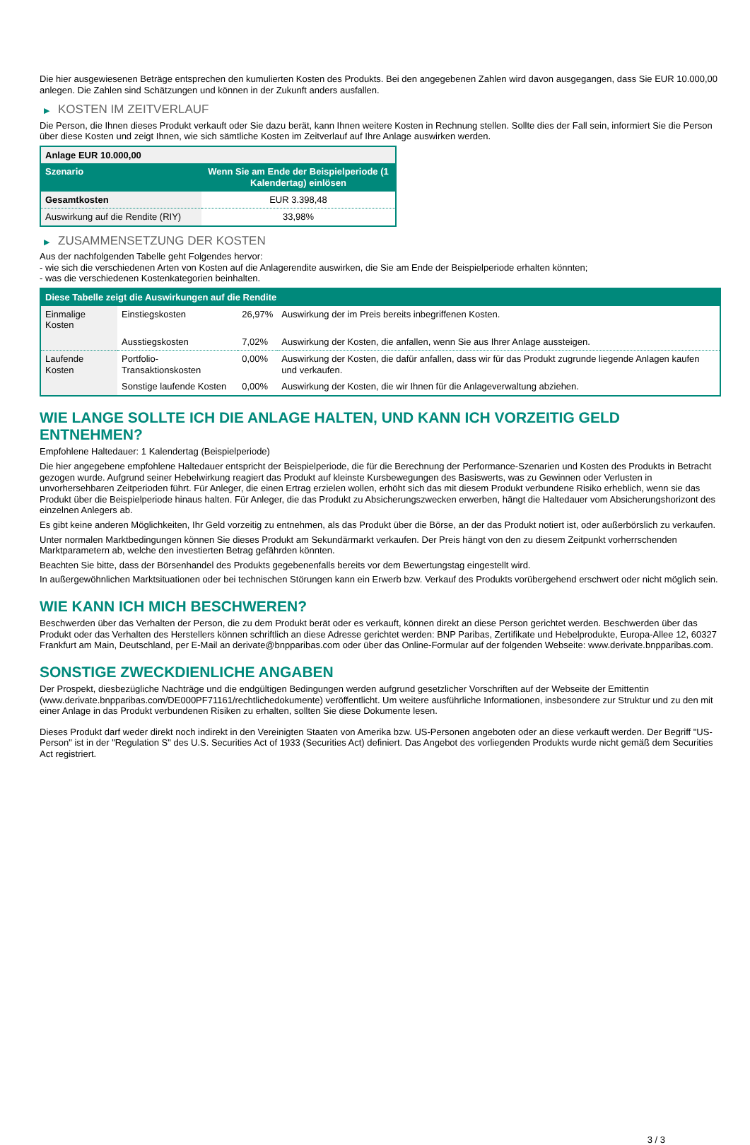Die hier ausgewiesenen Beträge entsprechen den kumulierten Kosten des Produkts. Bei den angegebenen Zahlen wird davon ausgegangen, dass Sie EUR 10.000,00 anlegen. Die Zahlen sind Schätzungen und können in der Zukunft anders ausfallen.
▶ KOSTEN IM ZEITVERLAUF
Die Person, die Ihnen dieses Produkt verkauft oder Sie dazu berät, kann Ihnen weitere Kosten in Rechnung stellen. Sollte dies der Fall sein, informiert Sie die Person über diese Kosten und zeigt Ihnen, wie sich sämtliche Kosten im Zeitverlauf auf Ihre Anlage auswirken werden.
| Anlage EUR 10.000,00 | |
| Szenario | Wenn Sie am Ende der Beispielperiode (1 Kalendertag) einlösen |
| Gesamtkosten | EUR 3.398,48 |
| Auswirkung auf die Rendite (RIY) | 33,98% |
▶ ZUSAMMENSETZUNG DER KOSTEN
Aus der nachfolgenden Tabelle geht Folgendes hervor:
- wie sich die verschiedenen Arten von Kosten auf die Anlagerendite auswirken, die Sie am Ende der Beispielperiode erhalten könnten;
- was die verschiedenen Kostenkategorien beinhalten.
| Diese Tabelle zeigt die Auswirkungen auf die Rendite | | | |
| --- | --- | --- | --- |
| Einmalige Kosten | Einstiegskosten | 26,97% | Auswirkung der im Preis bereits inbegriffenen Kosten. |
| | Ausstiegskosten | 7,02% | Auswirkung der Kosten, die anfallen, wenn Sie aus Ihrer Anlage aussteigen. |
| Laufende Kosten | Portfolio-Transaktionskosten | 0,00% | Auswirkung der Kosten, die dafür anfallen, dass wir für das Produkt zugrunde liegende Anlagen kaufen und verkaufen. |
| | Sonstige laufende Kosten | 0,00% | Auswirkung der Kosten, die wir Ihnen für die Anlageverwaltung abziehen. |
WIE LANGE SOLLTE ICH DIE ANLAGE HALTEN, UND KANN ICH VORZEITIG GELD ENTNEHMEN?
Empfohlene Haltedauer: 1 Kalendertag (Beispielperiode)
Die hier angegebene empfohlene Haltedauer entspricht der Beispielperiode, die für die Berechnung der Performance-Szenarien und Kosten des Produkts in Betracht gezogen wurde. Aufgrund seiner Hebelwirkung reagiert das Produkt auf kleinste Kursbewegungen des Basiswerts, was zu Gewinnen oder Verlusten in unvorhersehbaren Zeitperioden führt. Für Anleger, die einen Ertrag erzielen wollen, erhöht sich das mit diesem Produkt verbundene Risiko erheblich, wenn sie das Produkt über die Beispielperiode hinaus halten. Für Anleger, die das Produkt zu Absicherungszwecken erwerben, hängt die Haltedauer vom Absicherungshorizont des einzelnen Anlegers ab.
Es gibt keine anderen Möglichkeiten, Ihr Geld vorzeitig zu entnehmen, als das Produkt über die Börse, an der das Produkt notiert ist, oder außerbörslich zu verkaufen.
Unter normalen Marktbedingungen können Sie dieses Produkt am Sekundärmarkt verkaufen. Der Preis hängt von den zu diesem Zeitpunkt vorherrschenden Marktparametern ab, welche den investierten Betrag gefährden könnten.
Beachten Sie bitte, dass der Börsenhandel des Produkts gegebenenfalls bereits vor dem Bewertungstag eingestellt wird.
In außergewöhnlichen Marktsituationen oder bei technischen Störungen kann ein Erwerb bzw. Verkauf des Produkts vorübergehend erschwert oder nicht möglich sein.
WIE KANN ICH MICH BESCHWEREN?
Beschwerden über das Verhalten der Person, die zu dem Produkt berät oder es verkauft, können direkt an diese Person gerichtet werden. Beschwerden über das Produkt oder das Verhalten des Herstellers können schriftlich an diese Adresse gerichtet werden: BNP Paribas, Zertifikate und Hebelprodukte, Europa-Allee 12, 60327 Frankfurt am Main, Deutschland, per E-Mail an derivate@bnpparibas.com oder über das Online-Formular auf der folgenden Webseite: www.derivate.bnpparibas.com.
SONSTIGE ZWECKDIENLICHE ANGABEN
Der Prospekt, diesbezügliche Nachträge und die endgültigen Bedingungen werden aufgrund gesetzlicher Vorschriften auf der Webseite der Emittentin (www.derivate.bnpparibas.com/DE000PF71161/rechtlichedokumente) veröffentlicht. Um weitere ausführliche Informationen, insbesondere zur Struktur und zu den mit einer Anlage in das Produkt verbundenen Risiken zu erhalten, sollten Sie diese Dokumente lesen.
Dieses Produkt darf weder direkt noch indirekt in den Vereinigten Staaten von Amerika bzw. US-Personen angeboten oder an diese verkauft werden. Der Begriff "US-Person" ist in der "Regulation S" des U.S. Securities Act of 1933 (Securities Act) definiert. Das Angebot des vorliegenden Produkts wurde nicht gemäß dem Securities Act registriert.
3 / 3